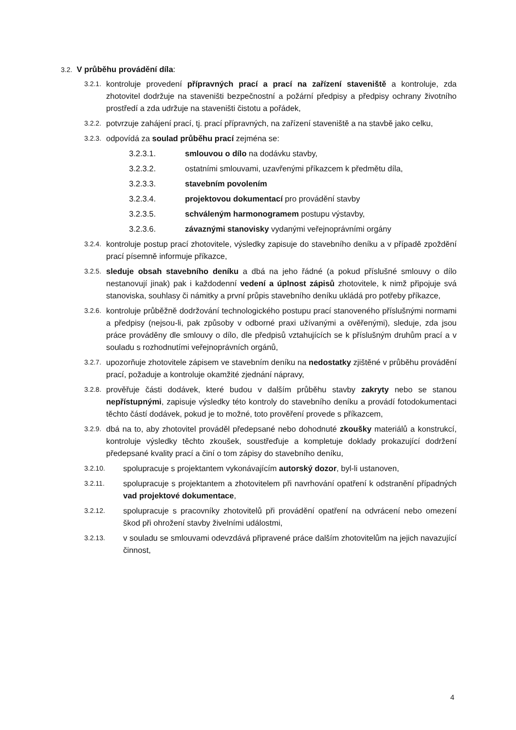3.2. V průběhu provádění díla:
3.2.1. kontroluje provedení přípravných prací a prací na zařízení staveniště a kontroluje, zda zhotovitel dodržuje na staveništi bezpečnostní a požární předpisy a předpisy ochrany životního prostředí a zda udržuje na staveništi čistotu a pořádek,
3.2.2. potvrzuje zahájení prací, tj. prací přípravných, na zařízení staveniště a na stavbě jako celku,
3.2.3. odpovídá za soulad průběhu prací zejména se:
3.2.3.1. smlouvou o dílo na dodávku stavby,
3.2.3.2. ostatními smlouvami, uzavřenými příkazcem k předmětu díla,
3.2.3.3. stavebním povolením
3.2.3.4. projektovou dokumentací pro provádění stavby
3.2.3.5. schváleným harmonogramem postupu výstavby,
3.2.3.6. závaznými stanovisky vydanými veřejnoprávními orgány
3.2.4. kontroluje postup prací zhotovitele, výsledky zapisuje do stavebního deníku a v případě zpoždění prací písemně informuje příkazce,
3.2.5. sleduje obsah stavebního deníku a dbá na jeho řádné (a pokud příslušné smlouvy o dílo nestanovují jinak) pak i každodenní vedení a úplnost zápisů zhotovitele, k nimž připojuje svá stanoviska, souhlasy či námitky a první průpis stavebního deníku ukládá pro potřeby příkazce,
3.2.6. kontroluje průběžně dodržování technologického postupu prací stanoveného příslušnými normami a předpisy (nejsou-li, pak způsoby v odborné praxi užívanými a ověřenými), sleduje, zda jsou práce prováděny dle smlouvy o dílo, dle předpisů vztahujících se k příslušným druhům prací a v souladu s rozhodnutími veřejnoprávních orgánů,
3.2.7. upozorňuje zhotovitele zápisem ve stavebním deníku na nedostatky zjištěné v průběhu provádění prací, požaduje a kontroluje okamžité zjednání nápravy,
3.2.8. prověřuje části dodávek, které budou v dalším průběhu stavby zakryty nebo se stanou nepřístupnými, zapisuje výsledky této kontroly do stavebního deníku a provádí fotodokumentaci těchto částí dodávek, pokud je to možné, toto prověření provede s příkazcem,
3.2.9. dbá na to, aby zhotovitel prováděl předepsané nebo dohodnuté zkoušky materiálů a konstrukcí, kontroluje výsledky těchto zkoušek, soustřeďuje a kompletuje doklady prokazující dodržení předepsané kvality prací a činí o tom zápisy do stavebního deníku,
3.2.10. spolupracuje s projektantem vykonávajícím autorský dozor, byl-li ustanoven,
3.2.11. spolupracuje s projektantem a zhotovitelem při navrhování opatření k odstranění případných vad projektové dokumentace,
3.2.12. spolupracuje s pracovníky zhotovitelů při provádění opatření na odvrácení nebo omezení škod při ohrožení stavby živelními událostmi,
3.2.13. v souladu se smlouvami odevzdává připravené práce dalším zhotovitelům na jejich navazující činnost,
4